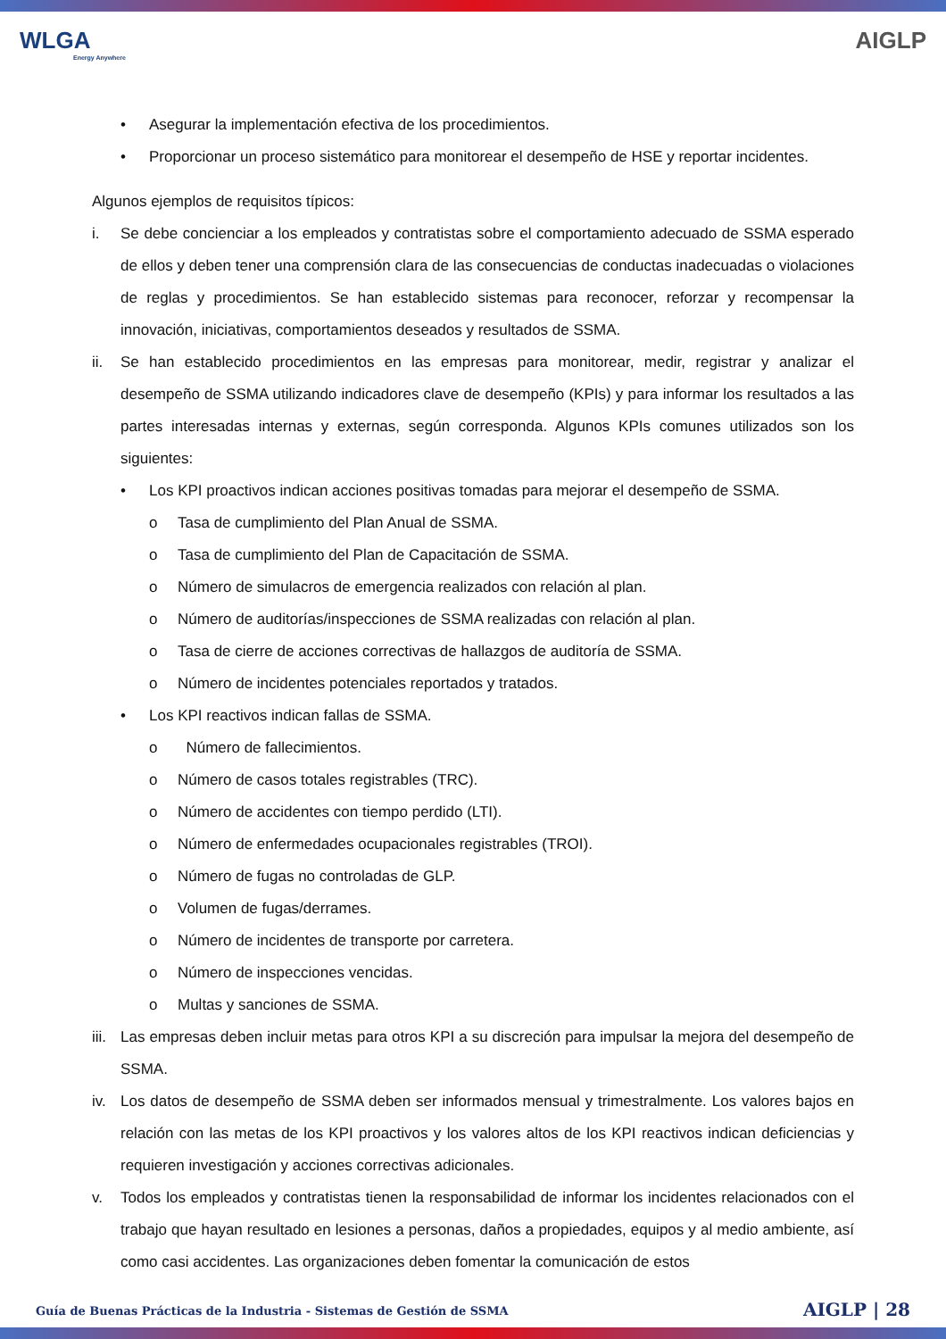WLGA
Energy Anywhere
AIGLP
• Asegurar la implementación efectiva de los procedimientos.
• Proporcionar un proceso sistemático para monitorear el desempeño de HSE y reportar incidentes.
Algunos ejemplos de requisitos típicos:
i. Se debe concienciar a los empleados y contratistas sobre el comportamiento adecuado de SSMA esperado de ellos y deben tener una comprensión clara de las consecuencias de conductas inadecuadas o violaciones de reglas y procedimientos. Se han establecido sistemas para reconocer, reforzar y recompensar la innovación, iniciativas, comportamientos deseados y resultados de SSMA.
ii. Se han establecido procedimientos en las empresas para monitorear, medir, registrar y analizar el desempeño de SSMA utilizando indicadores clave de desempeño (KPIs) y para informar los resultados a las partes interesadas internas y externas, según corresponda. Algunos KPIs comunes utilizados son los siguientes:
• Los KPI proactivos indican acciones positivas tomadas para mejorar el desempeño de SSMA.
o Tasa de cumplimiento del Plan Anual de SSMA.
o Tasa de cumplimiento del Plan de Capacitación de SSMA.
o Número de simulacros de emergencia realizados con relación al plan.
o Número de auditorías/inspecciones de SSMA realizadas con relación al plan.
o Tasa de cierre de acciones correctivas de hallazgos de auditoría de SSMA.
o Número de incidentes potenciales reportados y tratados.
• Los KPI reactivos indican fallas de SSMA.
o Número de fallecimientos.
o Número de casos totales registrables (TRC).
o Número de accidentes con tiempo perdido (LTI).
o Número de enfermedades ocupacionales registrables (TROI).
o Número de fugas no controladas de GLP.
o Volumen de fugas/derrames.
o Número de incidentes de transporte por carretera.
o Número de inspecciones vencidas.
o Multas y sanciones de SSMA.
iii. Las empresas deben incluir metas para otros KPI a su discreción para impulsar la mejora del desempeño de SSMA.
iv. Los datos de desempeño de SSMA deben ser informados mensual y trimestralmente. Los valores bajos en relación con las metas de los KPI proactivos y los valores altos de los KPI reactivos indican deficiencias y requieren investigación y acciones correctivas adicionales.
v. Todos los empleados y contratistas tienen la responsabilidad de informar los incidentes relacionados con el trabajo que hayan resultado en lesiones a personas, daños a propiedades, equipos y al medio ambiente, así como casi accidentes. Las organizaciones deben fomentar la comunicación de estos
Guía de Buenas Prácticas de la Industria - Sistemas de Gestión de SSMA AIGLP | 28